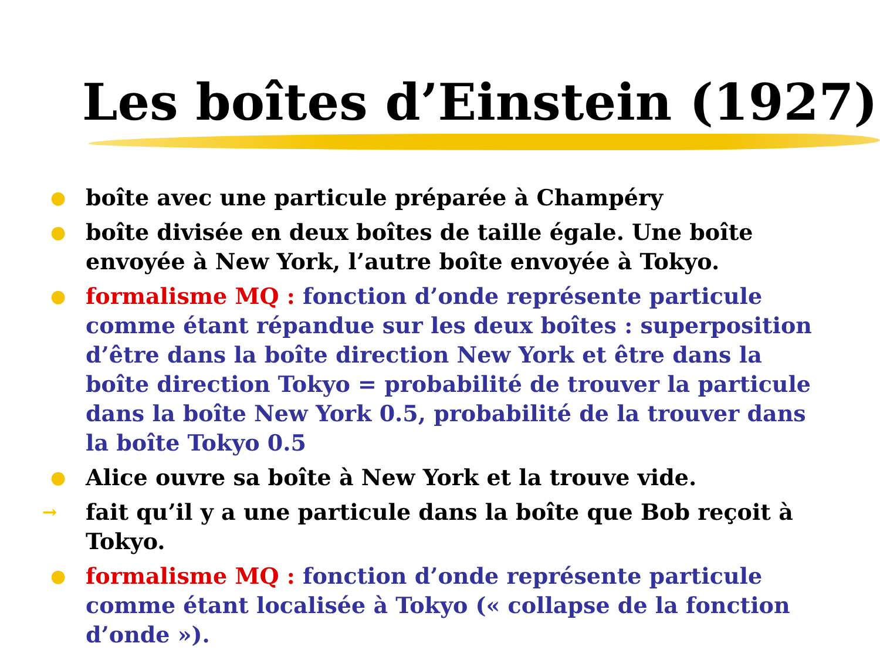Les boîtes d’Einstein (1927)
● boîte avec une particule préparée à Champéry
● boîte divisée en deux boîtes de taille égale. Une boîte envoyée à New York, l’autre boîte envoyée à Tokyo.
● formalisme MQ : fonction d’onde représente particule comme étant répandue sur les deux boîtes : superposition d’être dans la boîte direction New York et être dans la boîte direction Tokyo = probabilité de trouver la particule dans la boîte New York 0.5, probabilité de la trouver dans la boîte Tokyo 0.5
● Alice ouvre sa boîte à New York et la trouve vide.
→ fait qu’il y a une particule dans la boîte que Bob reçoit à Tokyo.
● formalisme MQ : fonction d’onde représente particule comme étant localisée à Tokyo (« collapse de la fonction d’onde »).